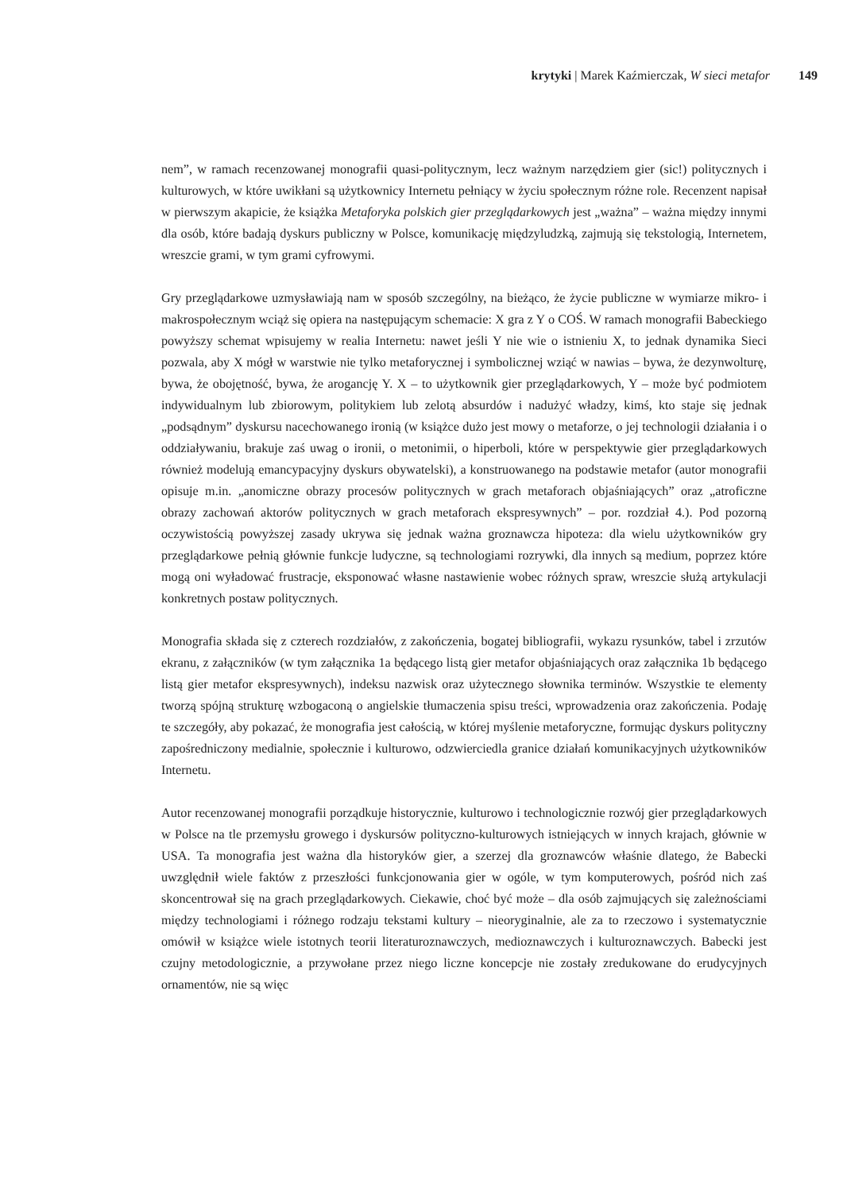krytyki | Marek Kaźmierczak, W sieci metafor 149
nem”, w ramach recenzowanej monografii quasi-politycznym, lecz ważnym narzędziem gier (sic!) politycznych i kulturowych, w które uwikłani są użytkownicy Internetu pełniący w życiu społecznym różne role. Recenzent napisał w pierwszym akapicie, że książka Metaforyka polskich gier przeglądarkowych jest „ważna” – ważna między innymi dla osób, które badają dyskurs publiczny w Polsce, komunikację międzyludzką, zajmują się tekstologią, Internetem, wreszcie grami, w tym grami cyfrowymi.
Gry przeglądarkowe uzmysławiają nam w sposób szczególny, na bieżąco, że życie publiczne w wymiarze mikro- i makrospołecznym wciąż się opiera na następującym schemacie: X gra z Y o COŚ. W ramach monografii Babeckiego powyższy schemat wpisujemy w realia Internetu: nawet jeśli Y nie wie o istnieniu X, to jednak dynamika Sieci pozwala, aby X mógł w warstwie nie tylko metaforycznej i symbolicznej wziąć w nawias – bywa, że dezynwolturę, bywa, że obojętność, bywa, że arogancję Y. X – to użytkownik gier przeglądarkowych, Y – może być podmiotem indywidualnym lub zbiorowym, politykiem lub zelotą absurdów i nadużyć władzy, kimś, kto staje się jednak „podsądnym” dyskursu nacechowanego ironią (w książce dużo jest mowy o metaforze, o jej technologii działania i o oddziaływaniu, brakuje zaś uwag o ironii, o metonimii, o hiperboli, które w perspektywie gier przeglądarkowych również modelują emancypacyjny dyskurs obywatelski), a konstruowanego na podstawie metafor (autor monografii opisuje m.in. „anomiczne obrazy procesów politycznych w grach metaforach objaśniających” oraz „atroficzne obrazy zachowań aktorów politycznych w grach metaforach ekspresywnych” – por. rozdział 4.). Pod pozorną oczywistością powyższej zasady ukrywa się jednak ważna groznawcza hipoteza: dla wielu użytkowników gry przeglądarkowe pełnią głównie funkcje ludyczne, są technologiami rozrywki, dla innych są medium, poprzez które mogą oni wyładować frustracje, eksponować własne nastawienie wobec różnych spraw, wreszcie służą artykulacji konkretnych postaw politycznych.
Monografia składa się z czterech rozdziałów, z zakończenia, bogatej bibliografii, wykazu rysunków, tabel i zrzutów ekranu, z załączników (w tym załącznika 1a będącego listą gier metafor objaśniających oraz załącznika 1b będącego listą gier metafor ekspresywnych), indeksu nazwisk oraz użytecznego słownika terminów. Wszystkie te elementy tworzą spójną strukturę wzbogaconą o angielskie tłumaczenia spisu treści, wprowadzenia oraz zakończenia. Podaję te szczegóły, aby pokazać, że monografia jest całością, w której myślenie metaforyczne, formując dyskurs polityczny zapośredniczony medialnie, społecznie i kulturowo, odzwierciedla granice działań komunikacyjnych użytkowników Internetu.
Autor recenzowanej monografii porządkuje historycznie, kulturowo i technologicznie rozwój gier przeglądarkowych w Polsce na tle przemysłu growego i dyskursów polityczno-kulturowych istniejących w innych krajach, głównie w USA. Ta monografia jest ważna dla historyków gier, a szerzej dla groznawców właśnie dlatego, że Babecki uwzględnił wiele faktów z przeszłości funkcjonowania gier w ogóle, w tym komputerowych, pośród nich zaś skoncentrował się na grach przeglądarkowych. Ciekawie, choć być może – dla osób zajmujących się zależnościami między technologiami i różnego rodzaju tekstami kultury – nieoryginalnie, ale za to rzeczowo i systematycznie omówił w książce wiele istotnych teorii literaturoznawczych, medioznawczych i kulturoznawczych. Babecki jest czujny metodologicznie, a przywołane przez niego liczne koncepcje nie zostały zredukowane do erudycyjnych ornamentów, nie są więc